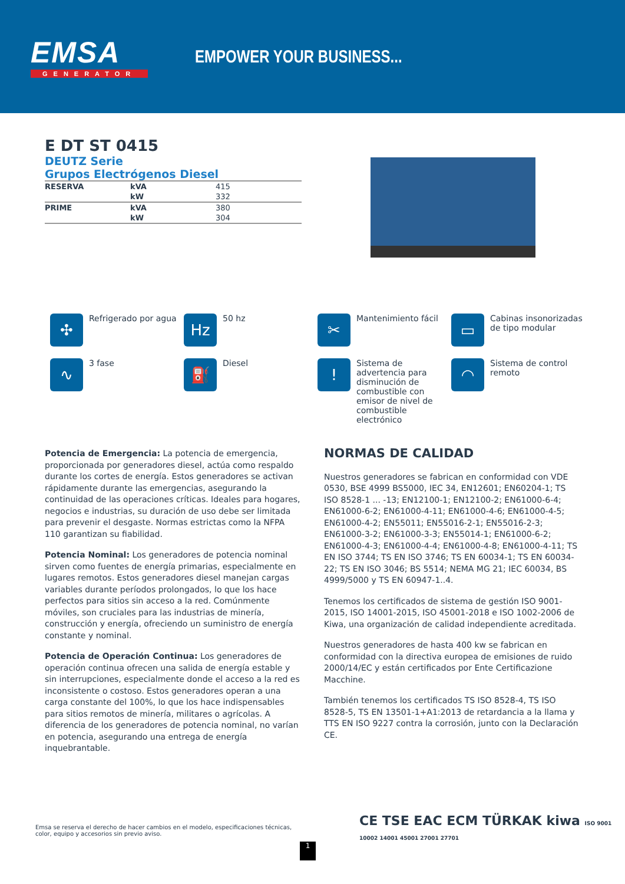EMSA
GENERATOR
EMPOWER YOUR BUSINESS...
E DT ST 0415
DEUTZ Serie
Grupos Electrógenos Diesel
| RESERVA | kVA | 415 |
| | kW | 332 |
| PRIME | kVA | 380 |
| | kW | 304 |
✣
Refrigerado por agua
Hz
50 hz
✂
Mantenimiento fácil
▭
Cabinas insonorizadas de tipo modular
∿
3 fase
⛽
Diesel
!
Sistema de advertencia para disminución de combustible con emisor de nivel de combustible electrónico
◠
Sistema de control remoto
Potencia de Emergencia: La potencia de emergencia, proporcionada por generadores diesel, actúa como respaldo durante los cortes de energía. Estos generadores se activan rápidamente durante las emergencias, asegurando la continuidad de las operaciones críticas. Ideales para hogares, negocios e industrias, su duración de uso debe ser limitada para prevenir el desgaste. Normas estrictas como la NFPA 110 garantizan su fiabilidad.
Potencia Nominal: Los generadores de potencia nominal sirven como fuentes de energía primarias, especialmente en lugares remotos. Estos generadores diesel manejan cargas variables durante períodos prolongados, lo que los hace perfectos para sitios sin acceso a la red. Comúnmente móviles, son cruciales para las industrias de minería, construcción y energía, ofreciendo un suministro de energía constante y nominal.
Potencia de Operación Continua: Los generadores de operación continua ofrecen una salida de energía estable y sin interrupciones, especialmente donde el acceso a la red es inconsistente o costoso. Estos generadores operan a una carga constante del 100%, lo que los hace indispensables para sitios remotos de minería, militares o agrícolas. A diferencia de los generadores de potencia nominal, no varían en potencia, asegurando una entrega de energía inquebrantable.
NORMAS DE CALIDAD
Nuestros generadores se fabrican en conformidad con VDE 0530, BSE 4999 BS5000, IEC 34, EN12601; EN60204-1; TS ISO 8528-1 ... -13; EN12100-1; EN12100-2; EN61000-6-4; EN61000-6-2; EN61000-4-11; EN61000-4-6; EN61000-4-5; EN61000-4-2; EN55011; EN55016-2-1; EN55016-2-3; EN61000-3-2; EN61000-3-3; EN55014-1; EN61000-6-2; EN61000-4-3; EN61000-4-4; EN61000-4-8; EN61000-4-11; TS EN ISO 3744; TS EN ISO 3746; TS EN 60034-1; TS EN 60034-22; TS EN ISO 3046; BS 5514; NEMA MG 21; IEC 60034, BS 4999/5000 y TS EN 60947-1..4.
Tenemos los certificados de sistema de gestión ISO 9001-2015, ISO 14001-2015, ISO 45001-2018 e ISO 1002-2006 de Kiwa, una organización de calidad independiente acreditada.
Nuestros generadores de hasta 400 kw se fabrican en conformidad con la directiva europea de emisiones de ruido 2000/14/EC y están certificados por Ente Certificazione Macchine.
También tenemos los certificados TS ISO 8528-4, TS ISO 8528-5, TS EN 13501-1+A1:2013 de retardancia a la llama y TTS EN ISO 9227 contra la corrosión, junto con la Declaración CE.
Emsa se reserva el derecho de hacer cambios en el modelo, especificaciones técnicas, color, equipo y accesorios sin previo aviso.
CE TSE EAC ECM TÜRKAK kiwa ISO 9001 10002 14001 45001 27001 27701
1